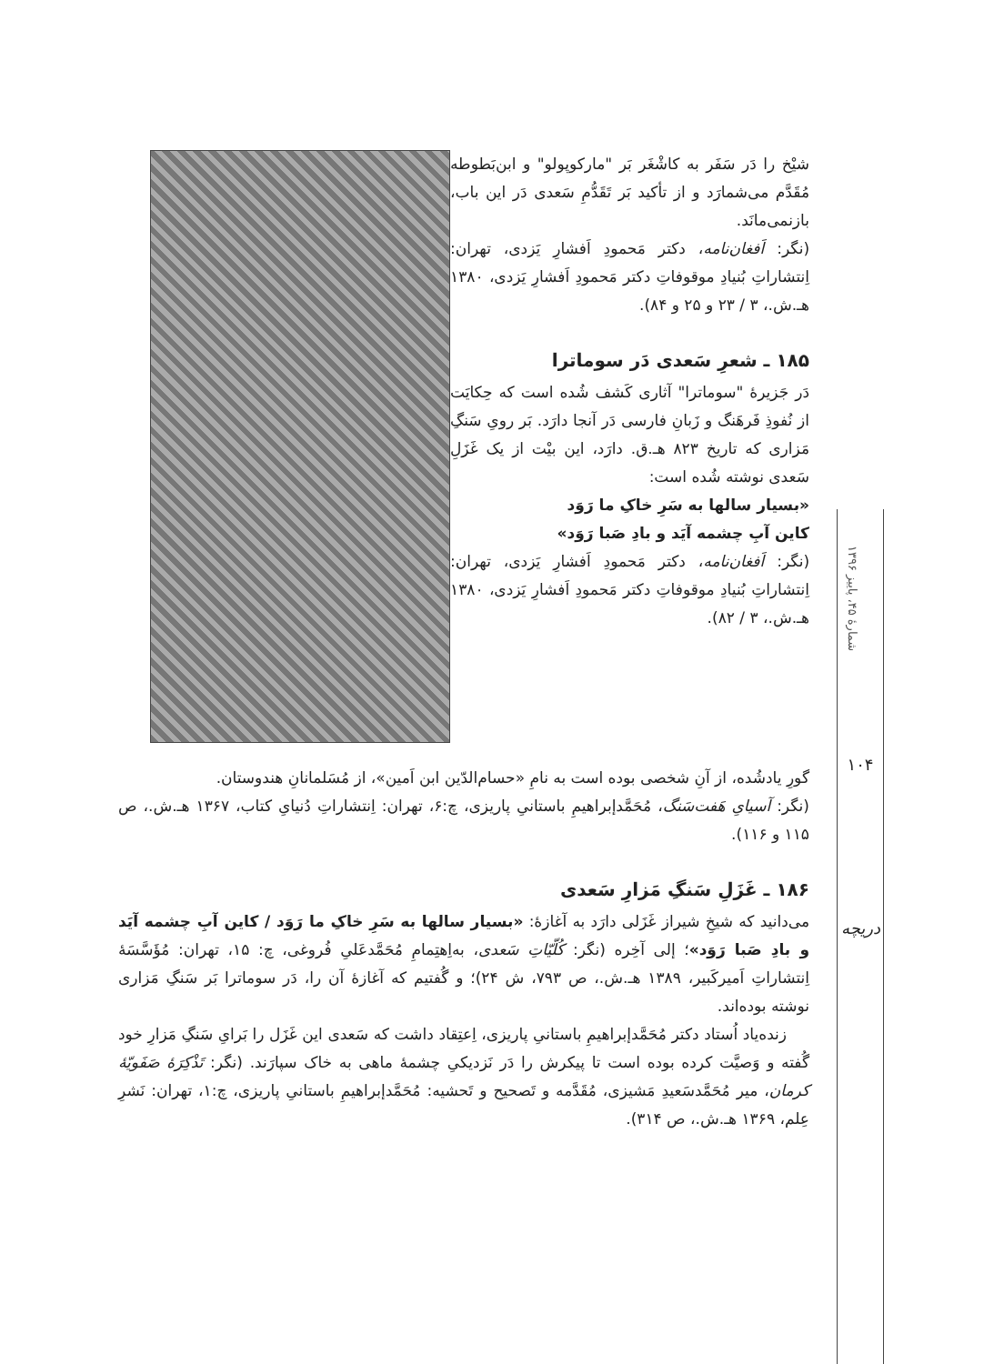شیْخ را دَر سَفَر به کاشْغَر بَر "مارکوپولو" و ابن‌بَطوطه مُقَدَّم می‌شمارَد و از تأکید بَر تَقَدُّمِ سَعدی دَر این باب، بازنمی‌مانَد.
(نگر: اَفغان‌نامه، دکتر مَحمودِ اَفشارِ یَزدی، تهران: اِنتشاراتِ بُنیادِ موقوفاتِ دکتر مَحمودِ اَفشارِ یَزدی، ۱۳۸۰ هـ.ش.، ۳ / ۲۳ و ۲۵ و ۸۴).
۱۸۵ ـ شعرِ سَعدی دَر سوماترا
دَر جَزیرهٔ "سوماترا" آثاری کَشف شُده است که حِکایَت از نُفوذِ فَرهَنگ و زَبانِ فارسی دَر آنجا دارَد. بَر رویِ سَنگِ مَزاری که تاریخ ۸۲۳ هـ.ق. دارَد، این بیْت از یک غَزَلِ سَعدی نوشته شُده است:
«بسیار سالها به سَرِ خاکِ ما رَوَد
کاین آبِ چشمه آیَد و بادِ صَبا رَوَد»
(نگر: اَفغان‌نامه، دکتر مَحمودِ اَفشارِ یَزدی، تهران: اِنتشاراتِ بُنیادِ موقوفاتِ دکتر مَحمودِ اَفشارِ یَزدی، ۱۳۸۰ هـ.ش.، ۳ / ۸۲).
گورِ یادشُده، از آنِ شخصی بوده است به نامِ «حسام‌الدّین ابن اَمین»، از مُسَلمانانِ هندوستان.
(نگر: آسیایِ هَفت‌سَنگ، مُحَمَّدإبراهیمِ باستانیِ پاریزی، چ:۶، تهران: اِنتشاراتِ دُنیایِ کتاب، ۱۳۶۷ هـ.ش.، ص ۱۱۵ و ۱۱۶).
۱۸۶ ـ غَزَلِ سَنگِ مَزارِ سَعدی
می‌دانید که شیخِ شیراز غَزَلی دارَد به آغازهٔ: «بسیار سالها به سَرِ خاکِ ما رَوَد / کاین آبِ چشمه آیَد و بادِ صَبا رَوَد»؛ إلی آخِره (نگر: کُلّیّاتِ سَعدی، به‌اِهتِمامِ مُحَمَّدعَلیِ فُروغی، چ: ۱۵، تهران: مُؤَسَّسَهٔ اِنتشاراتِ اَمیرکَبیر، ۱۳۸۹ هـ.ش.، ص ۷۹۳، ش ۲۴)؛ و گُفتیم که آغازهٔ آن را، دَر سوماترا بَر سَنگِ مَزاری نوشته بوده‌اند.
زنده‌یاد اُستاد دکتر مُحَمَّدإبراهیمِ باستانیِ پاریزی، اِعتِقاد داشت که سَعدی این غَزَل را بَرایِ سَنگِ مَزارِ خود گُفته و وَصیَّت کرده بوده است تا پیکرش را دَر نَزدیکیِ چشمهٔ ماهی به خاک سپارَند. (نگر: تَذْکِرَهٔ صَفَویّهٔ کرمان، میر مُحَمَّدسَعیدِ مَشیزی، مُقَدَّمه و تَصحیح و تَحشیه: مُحَمَّدإبراهیمِ باستانیِ پاریزی، چ:۱، تهران: نَشرِ عِلم، ۱۳۶۹ هـ.ش.، ص ۳۱۴).
شمارهٔ ۴۵، پاییز ۱۳۹۶
۱۰۴
دریچه